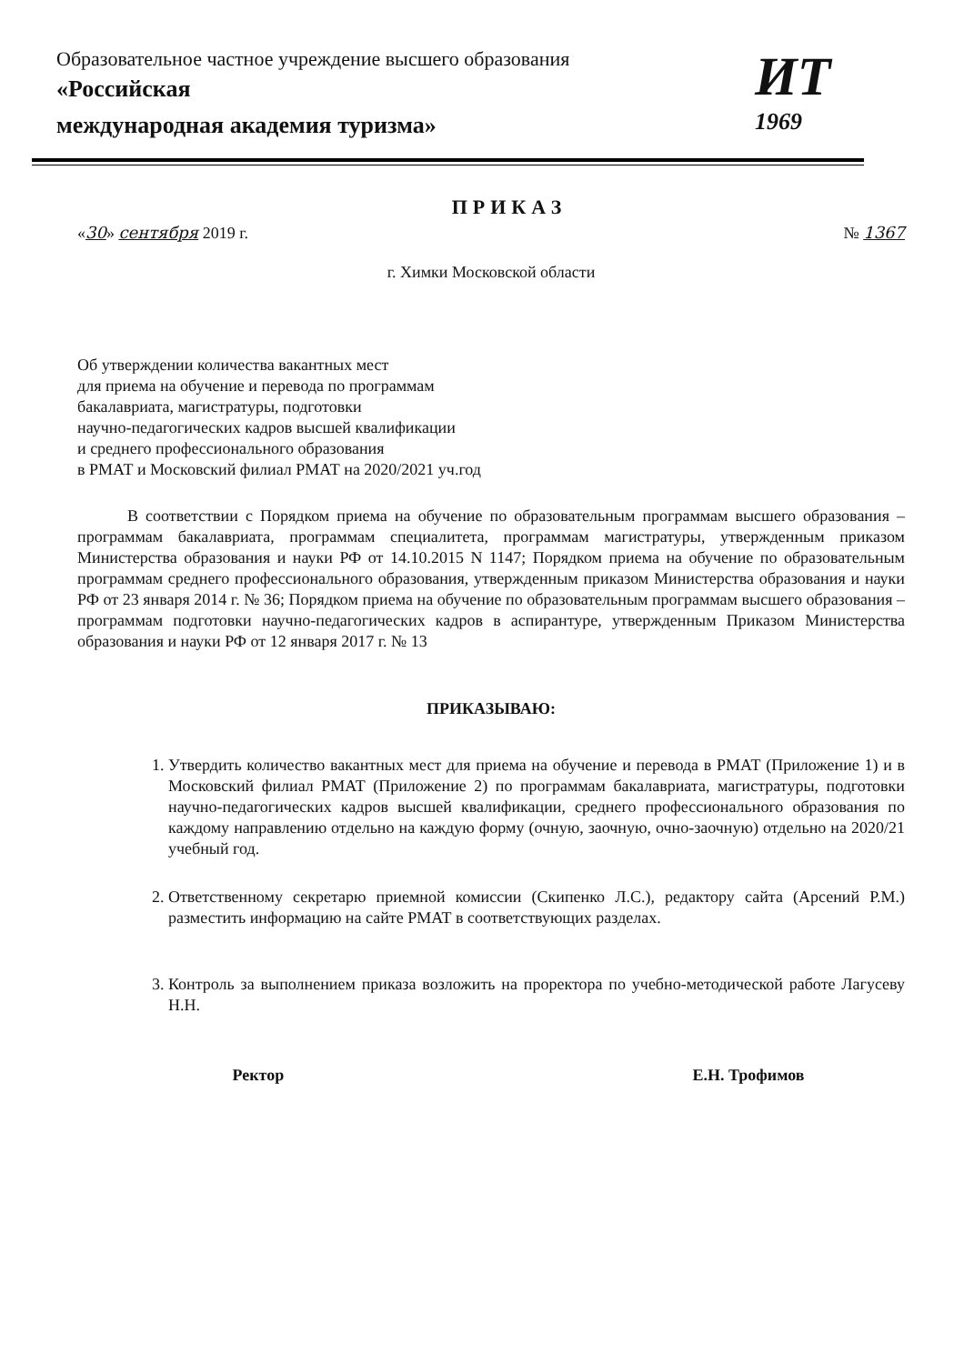Образовательное частное учреждение высшего образования
«Российская
международная академия туризма»
ИТ
1969
ПРИКАЗ
«30» сентября 2019 г. № 1367
г. Химки Московской области
Об утверждении количества вакантных мест
для приема на обучение и перевода по программам
бакалавриата, магистратуры, подготовки
научно-педагогических кадров высшей квалификации
и среднего профессионального образования
в РМАТ и Московский филиал РМАТ на 2020/2021 уч.год
В соответствии с Порядком приема на обучение по образовательным программам высшего образования – программам бакалавриата, программам специалитета, программам магистратуры, утвержденным приказом Министерства образования и науки РФ от 14.10.2015 N 1147; Порядком приема на обучение по образовательным программам среднего профессионального образования, утвержденным приказом Министерства образования и науки РФ от 23 января 2014 г. № 36; Порядком приема на обучение по образовательным программам высшего образования – программам подготовки научно-педагогических кадров в аспирантуре, утвержденным Приказом Министерства образования и науки РФ от 12 января 2017 г. № 13
ПРИКАЗЫВАЮ:
1. Утвердить количество вакантных мест для приема на обучение и перевода в РМАТ (Приложение 1) и в Московский филиал РМАТ (Приложение 2) по программам бакалавриата, магистратуры, подготовки научно-педагогических кадров высшей квалификации, среднего профессионального образования по каждому направлению отдельно на каждую форму (очную, заочную, очно-заочную) отдельно на 2020/21 учебный год.
2. Ответственному секретарю приемной комиссии (Скипенко Л.С.), редактору сайта (Арсений Р.М.) разместить информацию на сайте РМАТ в соответствующих разделах.
3. Контроль за выполнением приказа возложить на проректора по учебно-методической работе Лагусеву Н.Н.
Ректор Е.Н. Трофимов